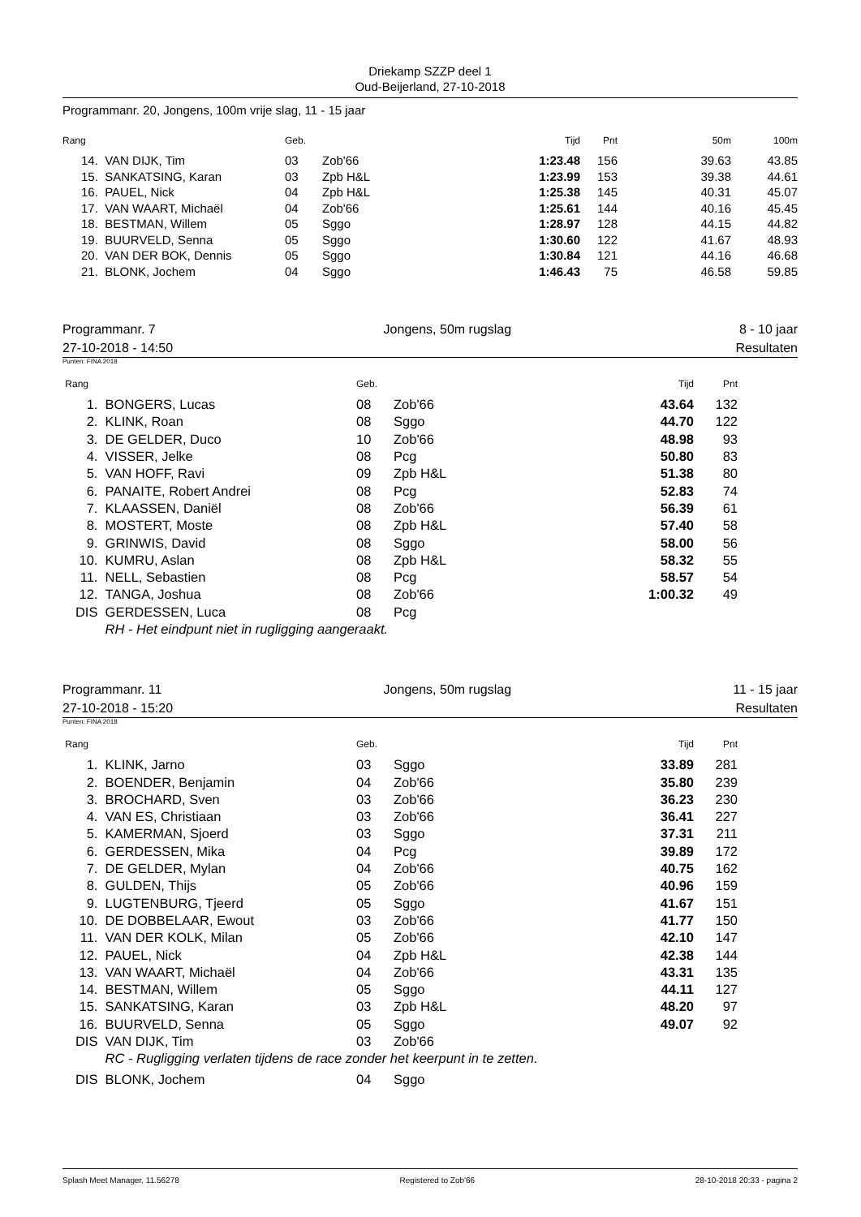Driekamp SZZP deel 1
Oud-Beijerland, 27-10-2018
Programmanr. 20, Jongens, 100m vrije slag, 11 - 15 jaar
| Rang | | Geb. | | Tijd | Pnt | 50m | 100m |
| --- | --- | --- | --- | --- | --- | --- | --- |
| 14. | VAN DIJK, Tim | 03 | Zob'66 | 1:23.48 | 156 | 39.63 | 43.85 |
| 15. | SANKATSING, Karan | 03 | Zpb H&L | 1:23.99 | 153 | 39.38 | 44.61 |
| 16. | PAUEL, Nick | 04 | Zpb H&L | 1:25.38 | 145 | 40.31 | 45.07 |
| 17. | VAN WAART, Michaël | 04 | Zob'66 | 1:25.61 | 144 | 40.16 | 45.45 |
| 18. | BESTMAN, Willem | 05 | Sggo | 1:28.97 | 128 | 44.15 | 44.82 |
| 19. | BUURVELD, Senna | 05 | Sggo | 1:30.60 | 122 | 41.67 | 48.93 |
| 20. | VAN DER BOK, Dennis | 05 | Sggo | 1:30.84 | 121 | 44.16 | 46.68 |
| 21. | BLONK, Jochem | 04 | Sggo | 1:46.43 | 75 | 46.58 | 59.85 |
Programmanr. 7 Jongens, 50m rugslag 8 - 10 jaar
27-10-2018 - 14:50 Resultaten
Punten: FINA 2018
| Rang | | Geb. | | Tijd | Pnt | |
| --- | --- | --- | --- | --- | --- | --- |
| 1. | BONGERS, Lucas | 08 | Zob'66 | 43.64 | 132 | |
| 2. | KLINK, Roan | 08 | Sggo | 44.70 | 122 | |
| 3. | DE GELDER, Duco | 10 | Zob'66 | 48.98 | 93 | |
| 4. | VISSER, Jelke | 08 | Pcg | 50.80 | 83 | |
| 5. | VAN HOFF, Ravi | 09 | Zpb H&L | 51.38 | 80 | |
| 6. | PANAITE, Robert Andrei | 08 | Pcg | 52.83 | 74 | |
| 7. | KLAASSEN, Daniël | 08 | Zob'66 | 56.39 | 61 | |
| 8. | MOSTERT, Moste | 08 | Zpb H&L | 57.40 | 58 | |
| 9. | GRINWIS, David | 08 | Sggo | 58.00 | 56 | |
| 10. | KUMRU, Aslan | 08 | Zpb H&L | 58.32 | 55 | |
| 11. | NELL, Sebastien | 08 | Pcg | 58.57 | 54 | |
| 12. | TANGA, Joshua | 08 | Zob'66 | 1:00.32 | 49 | |
| DIS | GERDESSEN, Luca | 08 | Pcg | | | |
| | RH - Het eindpunt niet in rugligging aangeraakt. | | | | | |
Programmanr. 11 Jongens, 50m rugslag 11 - 15 jaar
27-10-2018 - 15:20 Resultaten
Punten: FINA 2018
| Rang | | Geb. | | Tijd | Pnt | |
| --- | --- | --- | --- | --- | --- | --- |
| 1. | KLINK, Jarno | 03 | Sggo | 33.89 | 281 | |
| 2. | BOENDER, Benjamin | 04 | Zob'66 | 35.80 | 239 | |
| 3. | BROCHARD, Sven | 03 | Zob'66 | 36.23 | 230 | |
| 4. | VAN ES, Christiaan | 03 | Zob'66 | 36.41 | 227 | |
| 5. | KAMERMAN, Sjoerd | 03 | Sggo | 37.31 | 211 | |
| 6. | GERDESSEN, Mika | 04 | Pcg | 39.89 | 172 | |
| 7. | DE GELDER, Mylan | 04 | Zob'66 | 40.75 | 162 | |
| 8. | GULDEN, Thijs | 05 | Zob'66 | 40.96 | 159 | |
| 9. | LUGTENBURG, Tjeerd | 05 | Sggo | 41.67 | 151 | |
| 10. | DE DOBBELAAR, Ewout | 03 | Zob'66 | 41.77 | 150 | |
| 11. | VAN DER KOLK, Milan | 05 | Zob'66 | 42.10 | 147 | |
| 12. | PAUEL, Nick | 04 | Zpb H&L | 42.38 | 144 | |
| 13. | VAN WAART, Michaël | 04 | Zob'66 | 43.31 | 135 | |
| 14. | BESTMAN, Willem | 05 | Sggo | 44.11 | 127 | |
| 15. | SANKATSING, Karan | 03 | Zpb H&L | 48.20 | 97 | |
| 16. | BUURVELD, Senna | 05 | Sggo | 49.07 | 92 | |
| DIS | VAN DIJK, Tim | 03 | Zob'66 | | | |
| | RC - Rugligging verlaten tijdens de race zonder het keerpunt in te zetten. | | | | | |
| DIS | BLONK, Jochem | 04 | Sggo | | | |
Splash Meet Manager, 11.56278 Registered to Zob'66 28-10-2018 20:33 - pagina 2